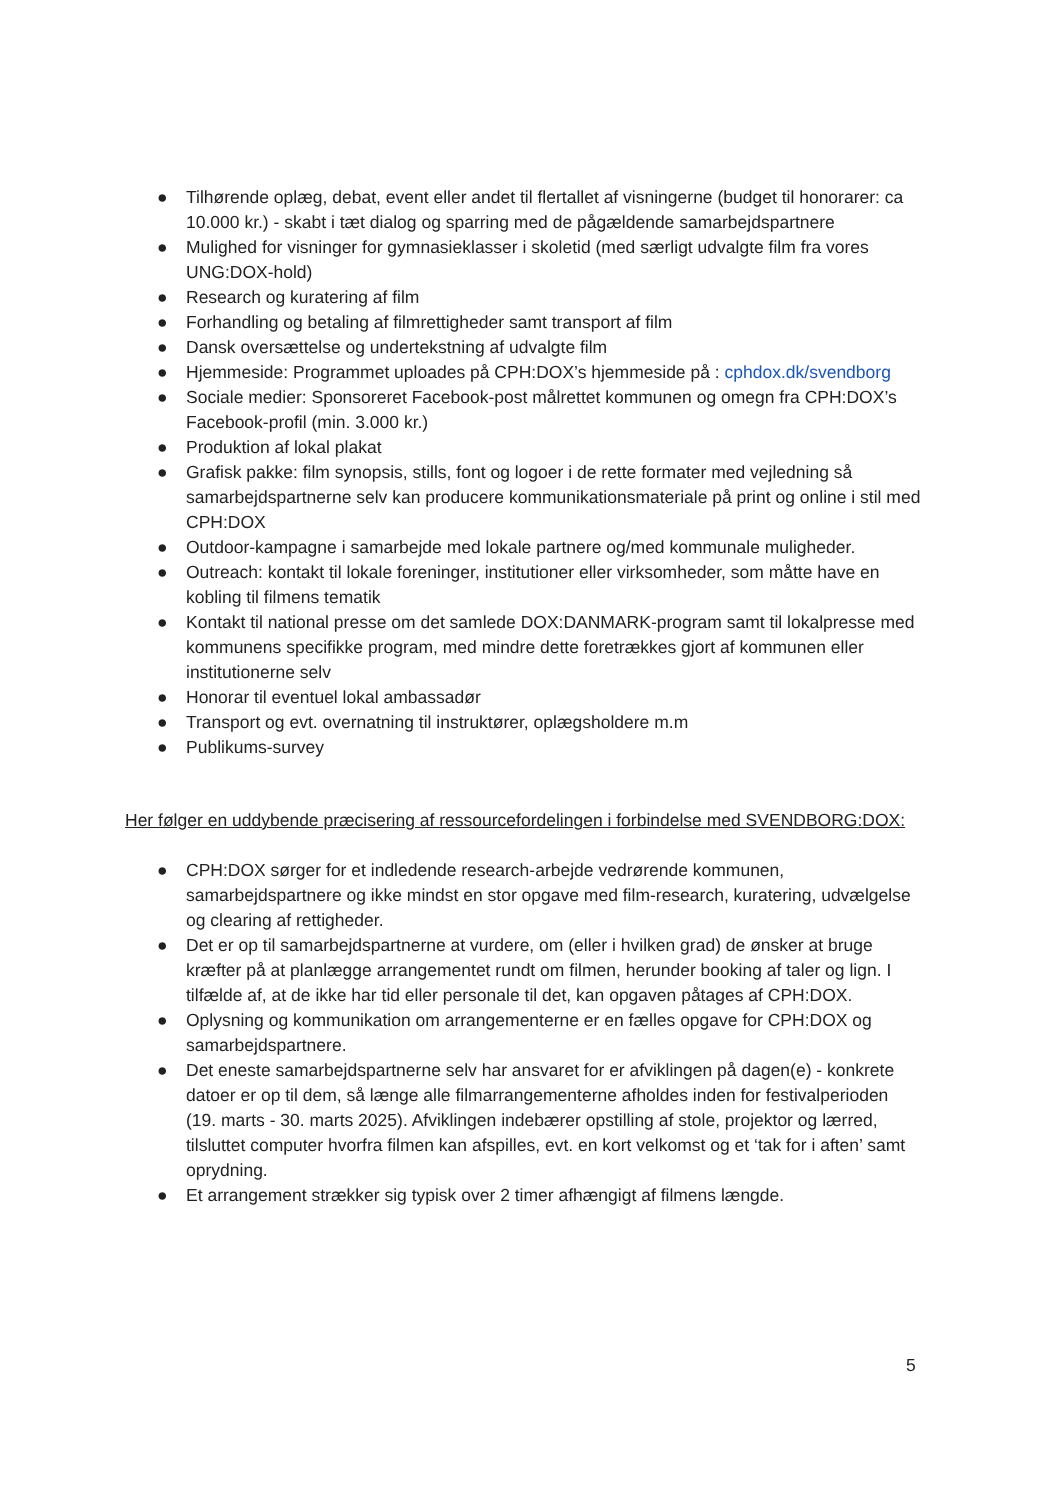● Tilhørende oplæg, debat, event eller andet til flertallet af visningerne (budget til honorarer: ca 10.000 kr.) - skabt i tæt dialog og sparring med de pågældende samarbejdspartnere
● Mulighed for visninger for gymnasieklasser i skoletid (med særligt udvalgte film fra vores UNG:DOX-hold)
● Research og kuratering af film
● Forhandling og betaling af filmrettigheder samt transport af film
● Dansk oversættelse og undertekstning af udvalgte film
● Hjemmeside: Programmet uploades på CPH:DOX’s hjemmeside på : cphdox.dk/svendborg
● Sociale medier: Sponsoreret Facebook-post målrettet kommunen og omegn fra CPH:DOX’s Facebook-profil (min. 3.000 kr.)
● Produktion af lokal plakat
● Grafisk pakke: film synopsis, stills, font og logoer i de rette formater med vejledning så samarbejdspartnerne selv kan producere kommunikationsmateriale på print og online i stil med CPH:DOX
● Outdoor-kampagne i samarbejde med lokale partnere og/med kommunale muligheder.
● Outreach: kontakt til lokale foreninger, institutioner eller virksomheder, som måtte have en kobling til filmens tematik
● Kontakt til national presse om det samlede DOX:DANMARK-program samt til lokalpresse med kommunens specifikke program, med mindre dette foretrækkes gjort af kommunen eller institutionerne selv
● Honorar til eventuel lokal ambassadør
● Transport og evt. overnatning til instruktører, oplægsholdere m.m
● Publikums-survey
Her følger en uddybende præcisering af ressourcefordelingen i forbindelse med SVENDBORG:DOX:
● CPH:DOX sørger for et indledende research-arbejde vedrørende kommunen, samarbejdspartnere og ikke mindst en stor opgave med film-research, kuratering, udvælgelse og clearing af rettigheder.
● Det er op til samarbejdspartnerne at vurdere, om (eller i hvilken grad) de ønsker at bruge kræfter på at planlægge arrangementet rundt om filmen, herunder booking af taler og lign. I tilfælde af, at de ikke har tid eller personale til det, kan opgaven påtages af CPH:DOX.
● Oplysning og kommunikation om arrangementerne er en fælles opgave for CPH:DOX og samarbejdspartnere.
● Det eneste samarbejdspartnerne selv har ansvaret for er afviklingen på dagen(e) - konkrete datoer er op til dem, så længe alle filmarrangementerne afholdes inden for festivalperioden (19. marts - 30. marts 2025). Afviklingen indebærer opstilling af stole, projektor og lærred, tilsluttet computer hvorfra filmen kan afspilles, evt. en kort velkomst og et ‘tak for i aften’ samt oprydning.
● Et arrangement strækker sig typisk over 2 timer afhængigt af filmens længde.
5